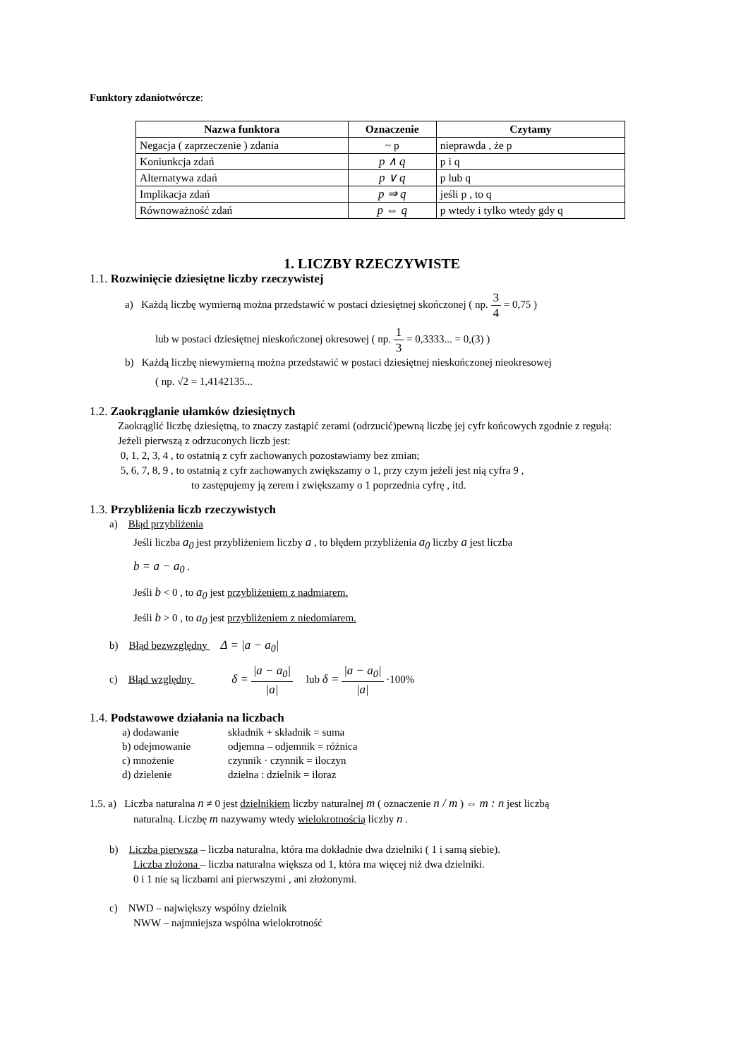Funktory zdaniotwórcze:
| Nazwa funktora | Oznaczenie | Czytamy |
| --- | --- | --- |
| Negacja ( zaprzeczenie ) zdania | ~ p | nieprawda , że p |
| Koniunkcja zdań | p ∧ q | p i q |
| Alternatywa zdań | p ∨ q | p lub q |
| Implikacja zdań | p ⇒ q | jeśli p , to q |
| Równoważność zdań | p ⇔ q | p wtedy i tylko wtedy gdy q |
1. LICZBY RZECZYWISTE
1.1. Rozwinięcie dziesiętne liczby rzeczywistej
a) Każdą liczbę wymierną można przedstawić w postaci dziesiętnej skończonej ( np. 3 4 = 0,75 )
lub w postaci dziesiętnej nieskończonej okresowej ( np. 1 3 = 0,3333... = 0,(3) )
b) Każdą liczbę niewymierną można przedstawić w postaci dziesiętnej nieskończonej nieokresowej
( np. √2 = 1,4142135...
1.2. Zaokrąglanie ułamków dziesiętnych
Zaokrąglić liczbę dziesiętną, to znaczy zastąpić zerami (odrzucić)pewną liczbę jej cyfr końcowych zgodnie z regułą:
Jeżeli pierwszą z odrzuconych liczb jest:
0, 1, 2, 3, 4 , to ostatnią z cyfr zachowanych pozostawiamy bez zmian;
5, 6, 7, 8, 9 , to ostatnią z cyfr zachowanych zwiększamy o 1, przy czym jeżeli jest nią cyfra 9 ,
to zastępujemy ją zerem i zwiększamy o 1 poprzednia cyfrę , itd.
1.3. Przybliżenia liczb rzeczywistych
a) Błąd przybliżenia
Jeśli liczba a<sub>0</sub> jest przybliżeniem liczby a , to błędem przybliżenia a<sub>0</sub> liczby a jest liczba
b = a − a<sub>0</sub> .
Jeśli b < 0 , to a<sub>0</sub> jest przybliżeniem z nadmiarem.
Jeśli b > 0 , to a<sub>0</sub> jest przybliżeniem z niedomiarem.
b) Błąd bezwzględny Δ = |a − a<sub>0</sub>|
c) Błąd względny δ = |a − a<sub>0</sub>| |a| lub δ = |a − a<sub>0</sub>| |a| ·100%
1.4. Podstawowe działania na liczbach
| a) dodawanie | składnik + składnik = suma |
| b) odejmowanie | odjemna – odjemnik = różnica |
| c) mnożenie | czynnik · czynnik = iloczyn |
| d) dzielenie | dzielna : dzielnik = iloraz |
1.5. a) Liczba naturalna n ≠ 0 jest dzielnikiem liczby naturalnej m ( oznaczenie n / m ) ⇔ m : n jest liczbą
naturalną. Liczbę m nazywamy wtedy wielokrotnością liczby n .
b) Liczba pierwsza – liczba naturalna, która ma dokładnie dwa dzielniki ( 1 i samą siebie).
Liczba złożona – liczba naturalna większa od 1, która ma więcej niż dwa dzielniki.
0 i 1 nie są liczbami ani pierwszymi , ani złożonymi.
c) NWD – największy wspólny dzielnik
NWW – najmniejsza wspólna wielokrotność